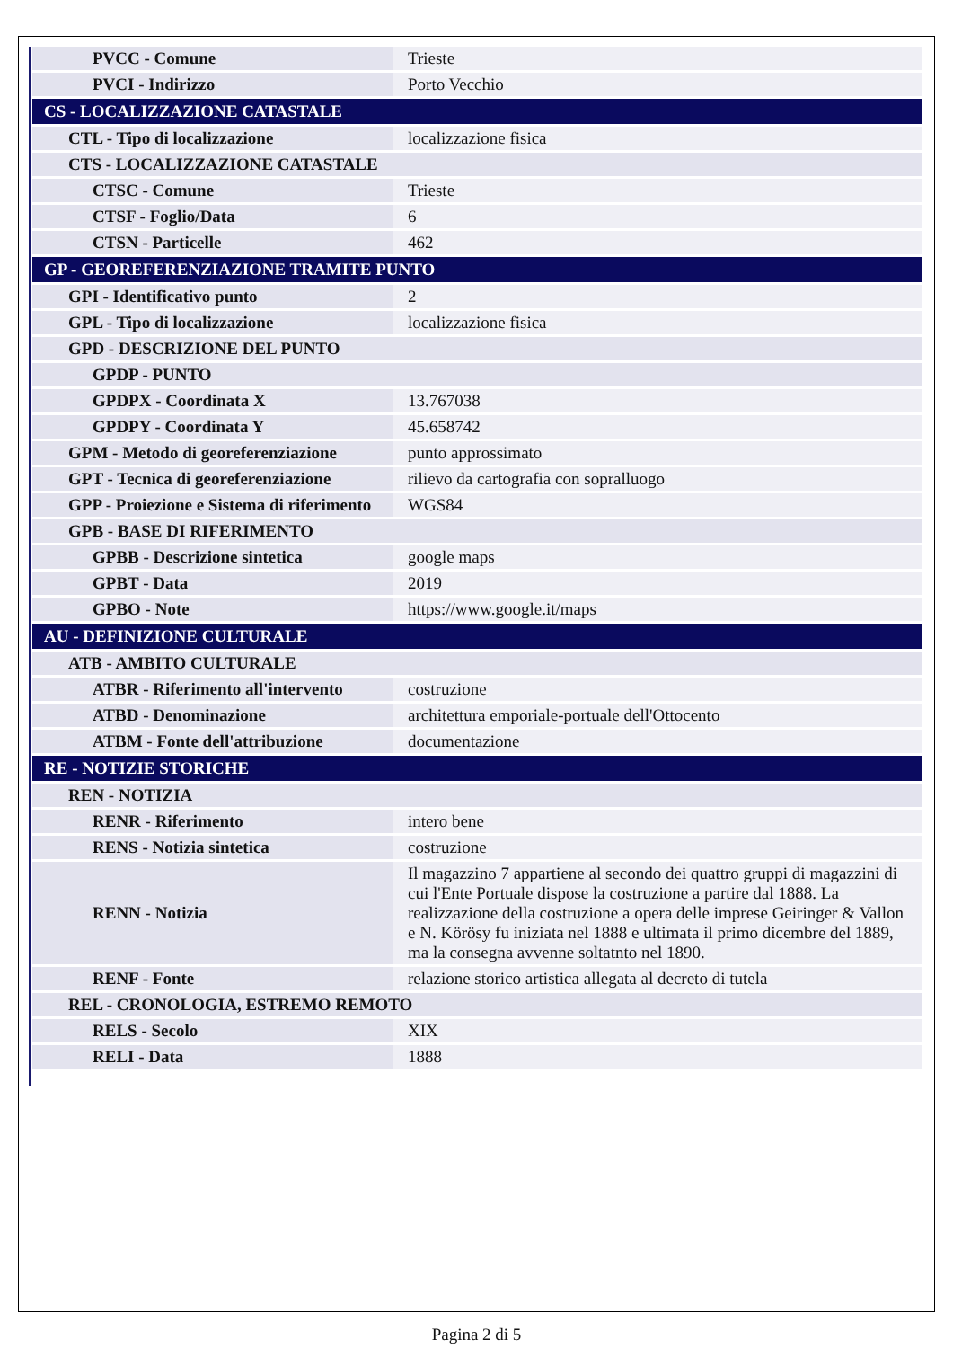| PVCC - Comune | Trieste |
| PVCI - Indirizzo | Porto Vecchio |
| CS - LOCALIZZAZIONE CATASTALE | |
| CTL - Tipo di localizzazione | localizzazione fisica |
| CTS - LOCALIZZAZIONE CATASTALE | |
| CTSC - Comune | Trieste |
| CTSF - Foglio/Data | 6 |
| CTSN - Particelle | 462 |
| GP - GEOREFERENZIAZIONE TRAMITE PUNTO | |
| GPI - Identificativo punto | 2 |
| GPL - Tipo di localizzazione | localizzazione fisica |
| GPD - DESCRIZIONE DEL PUNTO | |
| GPDP - PUNTO | |
| GPDPX - Coordinata X | 13.767038 |
| GPDPY - Coordinata Y | 45.658742 |
| GPM - Metodo di georeferenziazione | punto approssimato |
| GPT - Tecnica di georeferenziazione | rilievo da cartografia con sopralluogo |
| GPP - Proiezione e Sistema di riferimento | WGS84 |
| GPB - BASE DI RIFERIMENTO | |
| GPBB - Descrizione sintetica | google maps |
| GPBT - Data | 2019 |
| GPBO - Note | https://www.google.it/maps |
| AU - DEFINIZIONE CULTURALE | |
| ATB - AMBITO CULTURALE | |
| ATBR - Riferimento all'intervento | costruzione |
| ATBD - Denominazione | architettura emporiale-portuale dell'Ottocento |
| ATBM - Fonte dell'attribuzione | documentazione |
| RE - NOTIZIE STORICHE | |
| REN - NOTIZIA | |
| RENR - Riferimento | intero bene |
| RENS - Notizia sintetica | costruzione |
| RENN - Notizia | Il magazzino 7 appartiene al secondo dei quattro gruppi di magazzini di cui l'Ente Portuale dispose la costruzione a partire dal 1888. La realizzazione della costruzione a opera delle imprese Geiringer & Vallon e N. Körösy fu iniziata nel 1888 e ultimata il primo dicembre del 1889, ma la consegna avvenne soltatnto nel 1890. |
| RENF - Fonte | relazione storico artistica allegata al decreto di tutela |
| REL - CRONOLOGIA, ESTREMO REMOTO | |
| RELS - Secolo | XIX |
| RELI - Data | 1888 |
Pagina 2 di 5